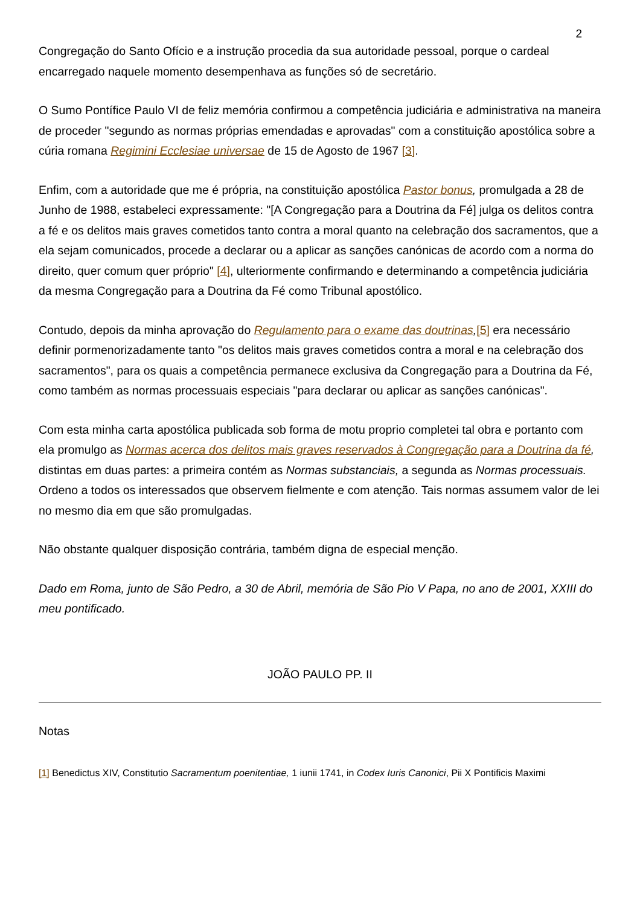2
Congregação do Santo Ofício e a instrução procedia da sua autoridade pessoal, porque o cardeal encarregado naquele momento desempenhava as funções só de secretário.
O Sumo Pontífice Paulo VI de feliz memória confirmou a competência judiciária e administrativa na maneira de proceder "segundo as normas próprias emendadas e aprovadas" com a constituição apostólica sobre a cúria romana Regimini Ecclesiae universae de 15 de Agosto de 1967 [3].
Enfim, com a autoridade que me é própria, na constituição apostólica Pastor bonus, promulgada a 28 de Junho de 1988, estabeleci expressamente: "[A Congregação para a Doutrina da Fé] julga os delitos contra a fé e os delitos mais graves cometidos tanto contra a moral quanto na celebração dos sacramentos, que a ela sejam comunicados, procede a declarar ou a aplicar as sanções canónicas de acordo com a norma do direito, quer comum quer próprio" [4], ulteriormente confirmando e determinando a competência judiciária da mesma Congregação para a Doutrina da Fé como Tribunal apostólico.
Contudo, depois da minha aprovação do Regulamento para o exame das doutrinas,[5] era necessário definir pormenorizadamente tanto "os delitos mais graves cometidos contra a moral e na celebração dos sacramentos", para os quais a competência permanece exclusiva da Congregação para a Doutrina da Fé, como também as normas processuais especiais "para declarar ou aplicar as sanções canónicas".
Com esta minha carta apostólica publicada sob forma de motu proprio completei tal obra e portanto com ela promulgo as Normas acerca dos delitos mais graves reservados à Congregação para a Doutrina da fé, distintas em duas partes: a primeira contém as Normas substanciais, a segunda as Normas processuais. Ordeno a todos os interessados que observem fielmente e com atenção. Tais normas assumem valor de lei no mesmo dia em que são promulgadas.
Não obstante qualquer disposição contrária, também digna de especial menção.
Dado em Roma, junto de São Pedro, a 30 de Abril, memória de São Pio V Papa, no ano de 2001, XXIII do meu pontificado.
JOÃO PAULO PP. II
Notas
[1] Benedictus XIV, Constitutio Sacramentum poenitentiae, 1 iunii 1741, in Codex Iuris Canonici, Pii X Pontificis Maximi